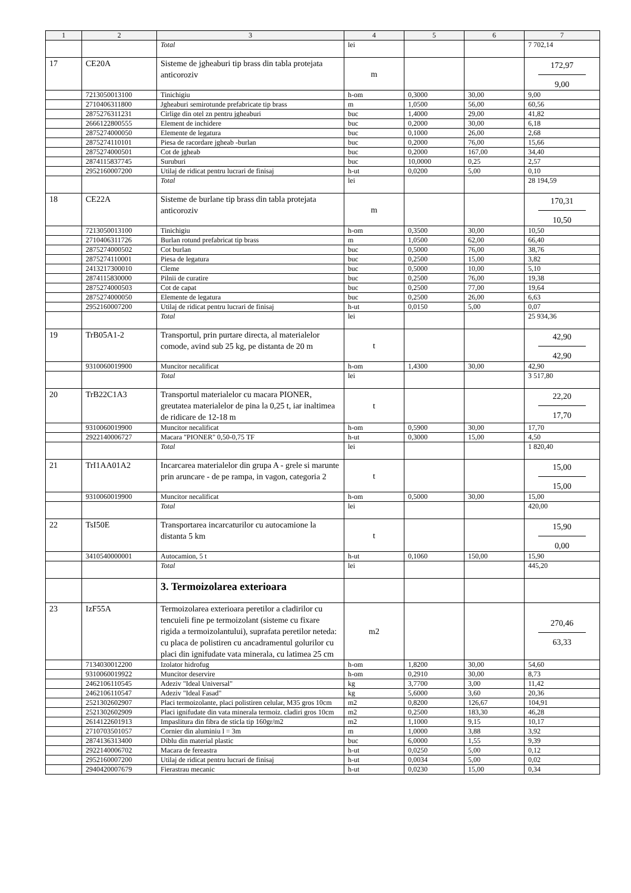| 1 | 2 | 3 | 4 | 5 | 6 | 7 |
| --- | --- | --- | --- | --- | --- | --- |
| | | Total | lei | | | 7 702,14 |
| 17 | CE20A | Sisteme de jgheaburi tip brass din tabla protejata anticoroziv | m | | | 172,97 9,00 |
| | 7213050013100 | Tinichigiu | h-om | 0,3000 | 30,00 | 9,00 |
| | 2710406311800 | Jgheaburi semirotunde prefabricate tip brass | m | 1,0500 | 56,00 | 60,56 |
| | 2875276311231 | Cirlige din otel zn pentru jgheaburi | buc | 1,4000 | 29,00 | 41,82 |
| | 2666122800555 | Element de inchidere | buc | 0,2000 | 30,00 | 6,18 |
| | 2875274000050 | Elemente de legatura | buc | 0,1000 | 26,00 | 2,68 |
| | 2875274110101 | Piesa de racordare jgheab -burlan | buc | 0,2000 | 76,00 | 15,66 |
| | 2875274000501 | Cot de jgheab | buc | 0,2000 | 167,00 | 34,40 |
| | 2874115837745 | Suruburi | buc | 10,0000 | 0,25 | 2,57 |
| | 2952160007200 | Utilaj de ridicat pentru lucrari de finisaj | h-ut | 0,0200 | 5,00 | 0,10 |
| | | Total | lei | | | 28 194,59 |
| 18 | CE22A | Sisteme de burlane tip brass din tabla protejata anticoroziv | m | | | 170,31 10,50 |
| | 7213050013100 | Tinichigiu | h-om | 0,3500 | 30,00 | 10,50 |
| | 2710406311726 | Burlan rotund prefabricat tip brass | m | 1,0500 | 62,00 | 66,40 |
| | 2875274000502 | Cot burlan | buc | 0,5000 | 76,00 | 38,76 |
| | 2875274110001 | Piesa de legatura | buc | 0,2500 | 15,00 | 3,82 |
| | 2413217300010 | Cleme | buc | 0,5000 | 10,00 | 5,10 |
| | 2874115830000 | Pilnii de curatire | buc | 0,2500 | 76,00 | 19,38 |
| | 2875274000503 | Cot de capat | buc | 0,2500 | 77,00 | 19,64 |
| | 2875274000050 | Elemente de legatura | buc | 0,2500 | 26,00 | 6,63 |
| | 2952160007200 | Utilaj de ridicat pentru lucrari de finisaj | h-ut | 0,0150 | 5,00 | 0,07 |
| | | Total | lei | | | 25 934,36 |
| 19 | TrB05A1-2 | Transportul, prin purtare directa, al materialelor comode, avind sub 25 kg, pe distanta de 20 m | t | | | 42,90 42,90 |
| | 9310060019900 | Muncitor necalificat | h-om | 1,4300 | 30,00 | 42,90 |
| | | Total | lei | | | 3 517,80 |
| 20 | TrB22C1A3 | Transportul materialelor cu macara PIONER, greutatea materialelor de pina la 0,25 t, iar inaltimea de ridicare de 12-18 m | t | | | 22,20 17,70 |
| | 9310060019900 | Muncitor necalificat | h-om | 0,5900 | 30,00 | 17,70 |
| | 2922140006727 | Macara "PIONER" 0,50-0,75 TF | h-ut | 0,3000 | 15,00 | 4,50 |
| | | Total | lei | | | 1 820,40 |
| 21 | TrI1AA01A2 | Incarcarea materialelor din grupa A - grele si marunte prin aruncare - de pe rampa, in vagon, categoria 2 | t | | | 15,00 15,00 |
| | 9310060019900 | Muncitor necalificat | h-om | 0,5000 | 30,00 | 15,00 |
| | | Total | lei | | | 420,00 |
| 22 | TsI50E | Transportarea incarcaturilor cu autocamione la distanta 5 km | t | | | 15,90 0,00 |
| | 3410540000001 | Autocamion, 5 t | h-ut | 0,1060 | 150,00 | 15,90 |
| | | Total | lei | | | 445,20 |
| | | 3. Termoizolarea exterioara | | | | |
| 23 | IzF55A | Termoizolarea exterioara peretilor a cladirilor cu tencuieli fine pe termoizolant (sisteme cu fixare rigida a termoizolantului), suprafata peretilor neteda: cu placa de polistiren cu ancadramentul golurilor cu placi din ignifudate vata minerala, cu latimea 25 cm | m2 | | | 270,46 63,33 |
| | 7134030012200 | Izolator hidrofug | h-om | 1,8200 | 30,00 | 54,60 |
| | 9310060019922 | Muncitor deservire | h-om | 0,2910 | 30,00 | 8,73 |
| | 2462106110545 | Adeziv "Ideal Universal" | kg | 3,7700 | 3,00 | 11,42 |
| | 2462106110547 | Adeziv "Ideal Fasad" | kg | 5,6000 | 3,60 | 20,36 |
| | 2521302602907 | Placi termoizolante, placi polistiren celular, M35 gros 10cm | m2 | 0,8200 | 126,67 | 104,91 |
| | 2521302602909 | Placi ignifudate din vata minerala termoiz. cladiri gros 10cm | m2 | 0,2500 | 183,30 | 46,28 |
| | 2614122601913 | Impaslitura din fibra de sticla tip 160gr/m2 | m2 | 1,1000 | 9,15 | 10,17 |
| | 2710703501057 | Cornier din aluminiu l = 3m | m | 1,0000 | 3,88 | 3,92 |
| | 2874136313400 | Diblu din material plastic | buc | 6,0000 | 1,55 | 9,39 |
| | 2922140006702 | Macara de fereastra | h-ut | 0,0250 | 5,00 | 0,12 |
| | 2952160007200 | Utilaj de ridicat pentru lucrari de finisaj | h-ut | 0,0034 | 5,00 | 0,02 |
| | 2940420007679 | Fierastrau mecanic | h-ut | 0,0230 | 15,00 | 0,34 |